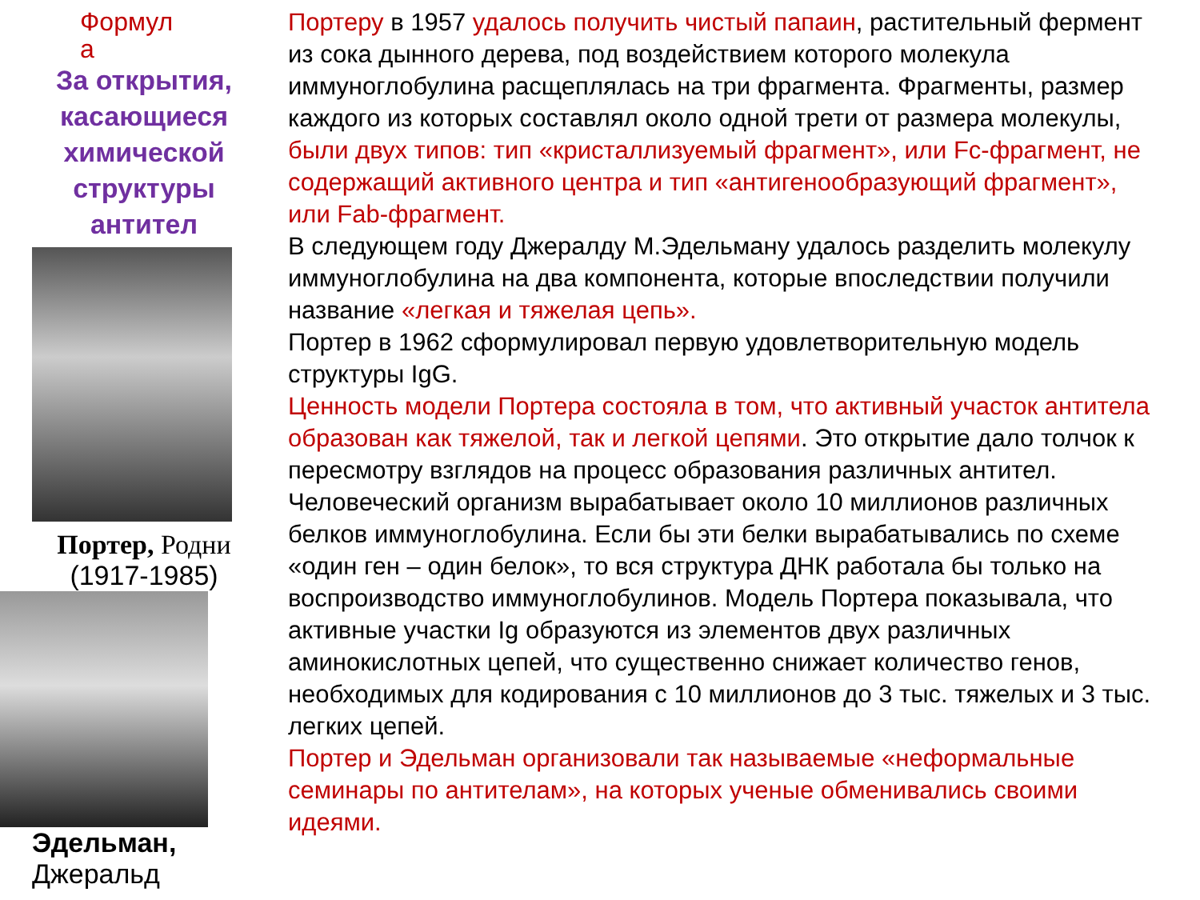Формул
а
За открытия,
касающиеся
химической
структуры
антител
Портер, Родни
(1917-1985)
Эдельман,
Джеральд
Портеру в 1957 удалось получить чистый папаин, растительный фермент из сока дынного дерева, под воздействием которого молекула иммуноглобулина расщеплялась на три фрагмента. Фрагменты, размер каждого из которых составлял около одной трети от размера молекулы, были двух типов: тип «кристаллизуемый фрагмент», или Fc-фрагмент, не содержащий активного центра и тип «антигенообразующий фрагмент», или Fab-фрагмент.
В следующем году Джералду М.Эдельману удалось разделить молекулу иммуноглобулина на два компонента, которые впоследствии получили название «легкая и тяжелая цепь».
Портер в 1962 сформулировал первую удовлетворительную модель структуры IgG.
Ценность модели Портера состояла в том, что активный участок антитела образован как тяжелой, так и легкой цепями. Это открытие дало толчок к пересмотру взглядов на процесс образования различных антител. Человеческий организм вырабатывает около 10 миллионов различных белков иммуноглобулина. Если бы эти белки вырабатывались по схеме «один ген – один белок», то вся структура ДНК работала бы только на воспроизводство иммуноглобулинов. Модель Портера показывала, что активные участки Ig образуются из элементов двух различных аминокислотных цепей, что существенно снижает количество генов, необходимых для кодирования с 10 миллионов до 3 тыс. тяжелых и 3 тыс. легких цепей.
Портер и Эдельман организовали так называемые «неформальные семинары по антителам», на которых ученые обменивались своими идеями.